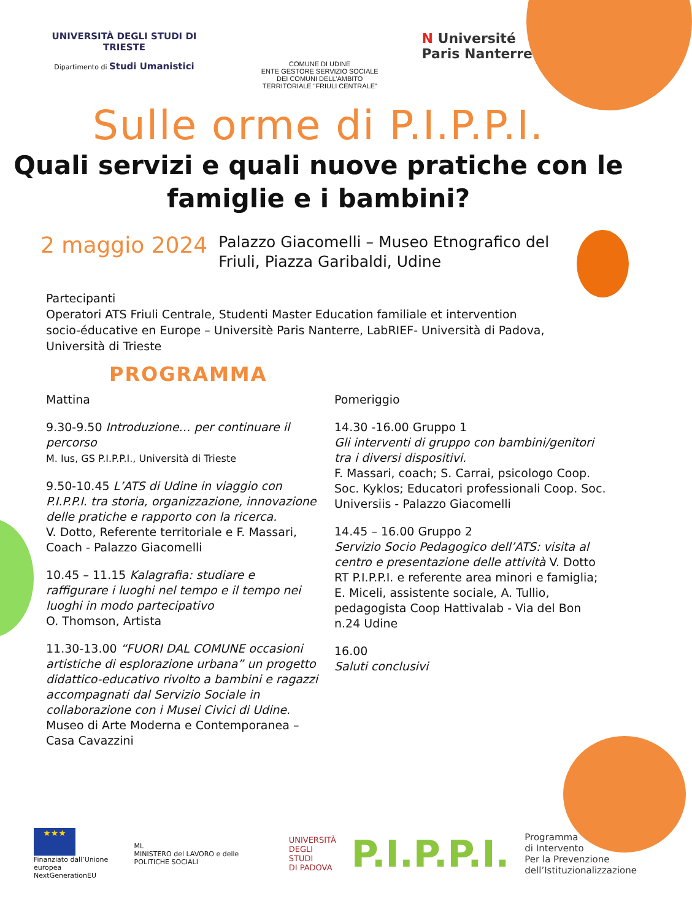UNIVERSITÀ DEGLI STUDI DI TRIESTE
Dipartimento di Studi Umanistici
COMUNE DI UDINE
ENTE GESTORE SERVIZIO SOCIALE
DEI COMUNI DELL’AMBITO
TERRITORIALE “FRIULI CENTRALE”
N Université
Paris Nanterre
Sulle orme di P.I.P.P.I.
Quali servizi e quali nuove pratiche con le
famiglie e i bambini?
2 maggio 2024
Palazzo Giacomelli – Museo Etnografico del Friuli, Piazza Garibaldi, Udine
Partecipanti
Operatori ATS Friuli Centrale, Studenti Master Education familiale et intervention socio-éducative en Europe – Universitè Paris Nanterre, LabRIEF- Università di Padova, Università di Trieste
PROGRAMMA
Mattina
9.30-9.50 Introduzione… per continuare il percorso
M. Ius, GS P.I.P.P.I., Università di Trieste
9.50-10.45 L’ATS di Udine in viaggio con P.I.P.P.I. tra storia, organizzazione, innovazione delle pratiche e rapporto con la ricerca.
V. Dotto, Referente territoriale e F. Massari, Coach - Palazzo Giacomelli
10.45 – 11.15 Kalagrafia: studiare e raffigurare i luoghi nel tempo e il tempo nei luoghi in modo partecipativo
O. Thomson, Artista
11.30-13.00 “FUORI DAL COMUNE occasioni artistiche di esplorazione urbana” un progetto didattico-educativo rivolto a bambini e ragazzi accompagnati dal Servizio Sociale in collaborazione con i Musei Civici di Udine.
Museo di Arte Moderna e Contemporanea – Casa Cavazzini
Pomeriggio
14.30 -16.00 Gruppo 1
Gli interventi di gruppo con bambini/genitori tra i diversi dispositivi.
F. Massari, coach; S. Carrai, psicologo Coop. Soc. Kyklos; Educatori professionali Coop. Soc. Universiis - Palazzo Giacomelli
14.45 – 16.00 Gruppo 2
Servizio Socio Pedagogico dell’ATS: visita al centro e presentazione delle attività V. Dotto RT P.I.P.P.I. e referente area minori e famiglia; E. Miceli, assistente sociale, A. Tullio, pedagogista Coop Hattivalab - Via del Bon n.24 Udine
16.00
Saluti conclusivi
★★★
Finanziato dall’Unione europea
NextGenerationEU
ML
MINISTERO del LAVORO e delle POLITICHE SOCIALI
UNIVERSITÀ
DEGLI STUDI
DI PADOVA
P.I.P.P.I.
Programma
di Intervento
Per la Prevenzione
dell’Istituzionalizzazione